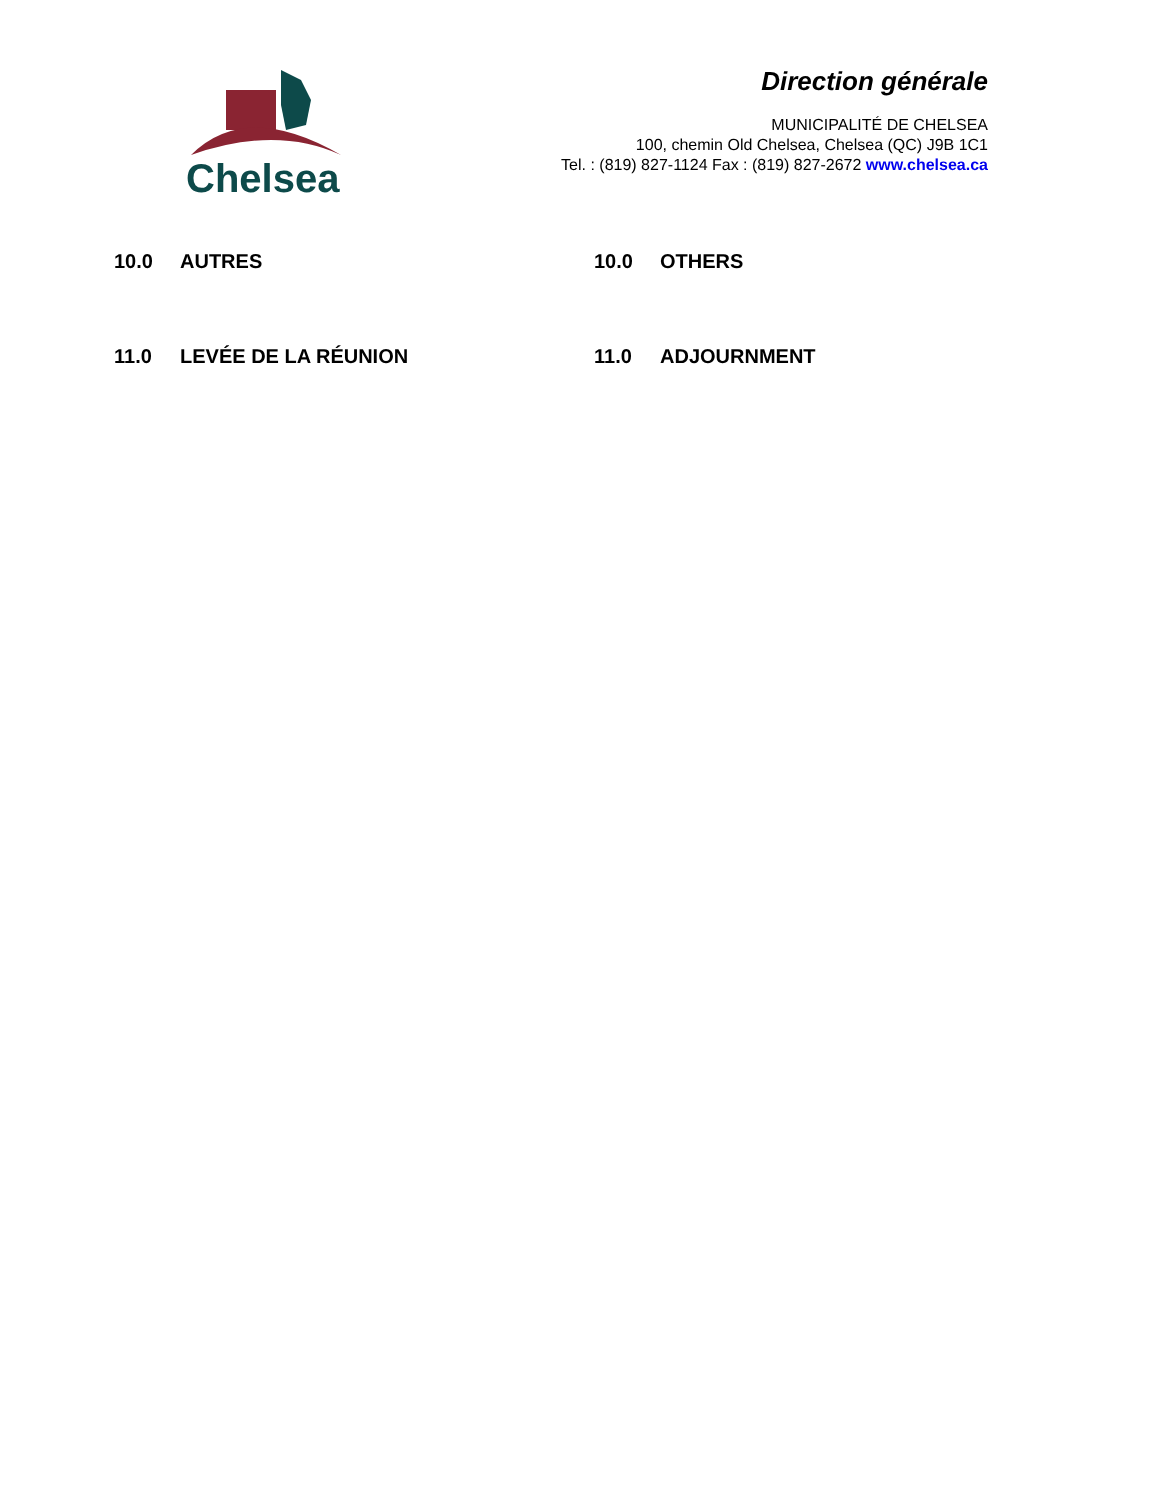Chelsea
Direction générale
MUNICIPALITÉ DE CHELSEA
100, chemin Old Chelsea, Chelsea (QC) J9B 1C1
Tel. : (819) 827-1124 Fax : (819) 827-2672 www.chelsea.ca
10.0 AUTRES 10.0 OTHERS
11.0 LEVÉE DE LA RÉUNION 11.0 ADJOURNMENT